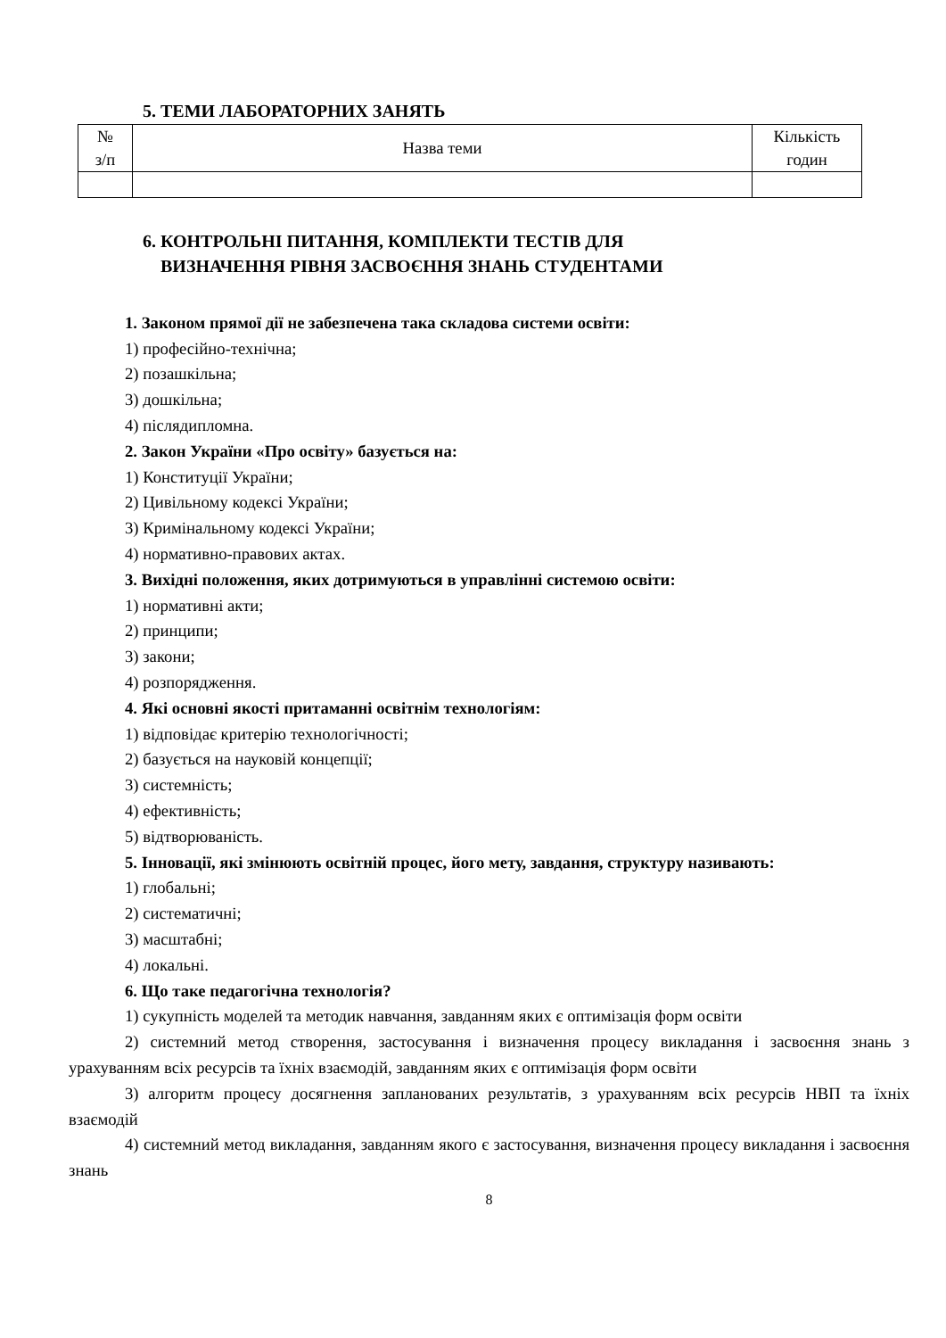5. ТЕМИ ЛАБОРАТОРНИХ ЗАНЯТЬ
| № з/п | Назва теми | Кількість годин |
| --- | --- | --- |
6. КОНТРОЛЬНІ ПИТАННЯ, КОМПЛЕКТИ ТЕСТІВ ДЛЯ
ВИЗНАЧЕННЯ РІВНЯ ЗАСВОЄННЯ ЗНАНЬ СТУДЕНТАМИ
1. Законом прямої дії не забезпечена така складова системи освіти:
1) професійно-технічна;
2) позашкільна;
3) дошкільна;
4) післядипломна.
2. Закон України «Про освіту» базується на:
1) Конституції України;
2) Цивільному кодексі України;
3) Кримінальному кодексі України;
4) нормативно-правових актах.
3. Вихідні положення, яких дотримуються в управлінні системою освіти:
1) нормативні акти;
2) принципи;
3) закони;
4) розпорядження.
4. Які основні якості притаманні освітнім технологіям:
1) відповідає критерію технологічності;
2) базується на науковій концепції;
3) системність;
4) ефективність;
5) відтворюваність.
5. Інновації, які змінюють освітній процес, його мету, завдання, структуру називають:
1) глобальні;
2) систематичні;
3) масштабні;
4) локальні.
6. Що таке педагогічна технологія?
1) сукупність моделей та методик навчання, завданням яких є оптимізація форм освіти
2) системний метод створення, застосування і визначення процесу викладання і засвоєння знань з урахуванням всіх ресурсів та їхніх взаємодій, завданням яких є оптимізація форм освіти
3) алгоритм процесу досягнення запланованих результатів, з урахуванням всіх ресурсів НВП та їхніх взаємодій
4) системний метод викладання, завданням якого є застосування, визначення процесу викладання і засвоєння знань
8